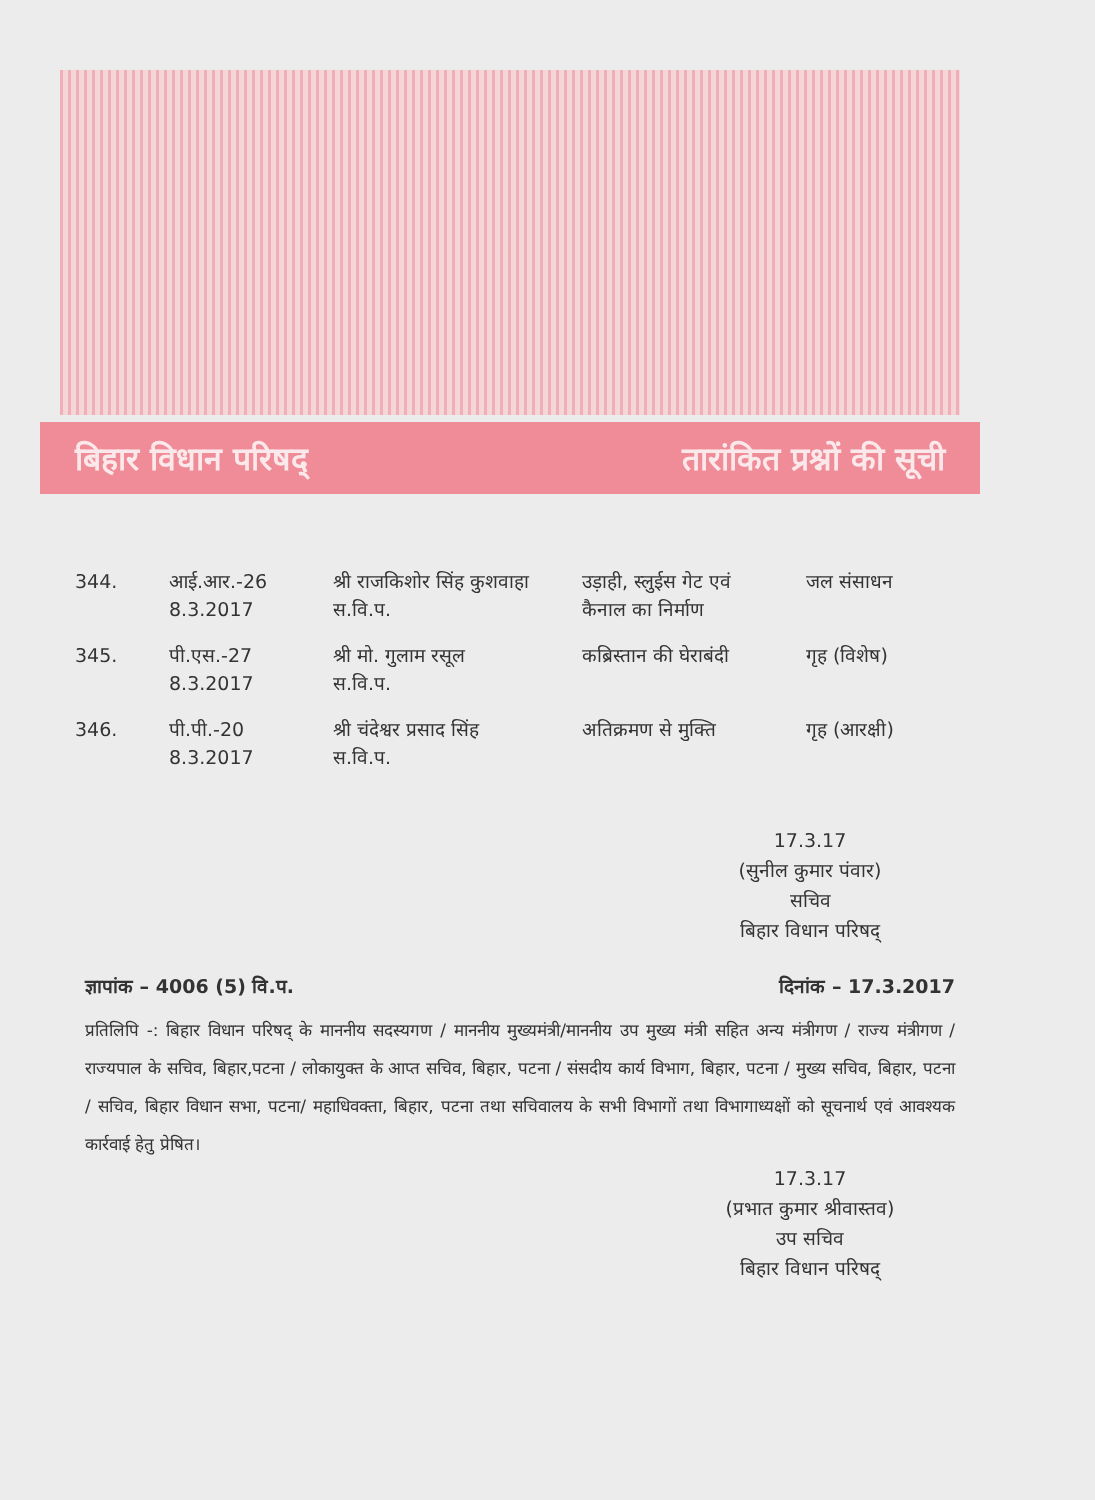बिहार विधान परिषद् तारांकित प्रश्नों की सूची
| 344. | आई.आर.-26 8.3.2017 | श्री राजकिशोर सिंह कुशवाहा स.वि.प. | उड़ाही, स्लुईस गेट एवं कैनाल का निर्माण | जल संसाधन |
| 345. | पी.एस.-27 8.3.2017 | श्री मो. गुलाम रसूल स.वि.प. | कब्रिस्तान की घेराबंदी | गृह (विशेष) |
| 346. | पी.पी.-20 8.3.2017 | श्री चंदेश्वर प्रसाद सिंह स.वि.प. | अतिक्रमण से मुक्ति | गृह (आरक्षी) |
17.3.17
(सुनील कुमार पंवार)
सचिव
बिहार विधान परिषद्
ज्ञापांक – 4006 (5) वि.प. दिनांक – 17.3.2017
प्रतिलिपि -: बिहार विधान परिषद् के माननीय सदस्यगण / माननीय मुख्यमंत्री/माननीय उप मुख्य मंत्री सहित अन्य मंत्रीगण / राज्य मंत्रीगण / राज्यपाल के सचिव, बिहार,पटना / लोकायुक्त के आप्त सचिव, बिहार, पटना / संसदीय कार्य विभाग, बिहार, पटना / मुख्य सचिव, बिहार, पटना / सचिव, बिहार विधान सभा, पटना/ महाधिवक्ता, बिहार, पटना तथा सचिवालय के सभी विभागों तथा विभागाध्यक्षों को सूचनार्थ एवं आवश्यक कार्रवाई हेतु प्रेषित।
17.3.17
(प्रभात कुमार श्रीवास्तव)
उप सचिव
बिहार विधान परिषद्